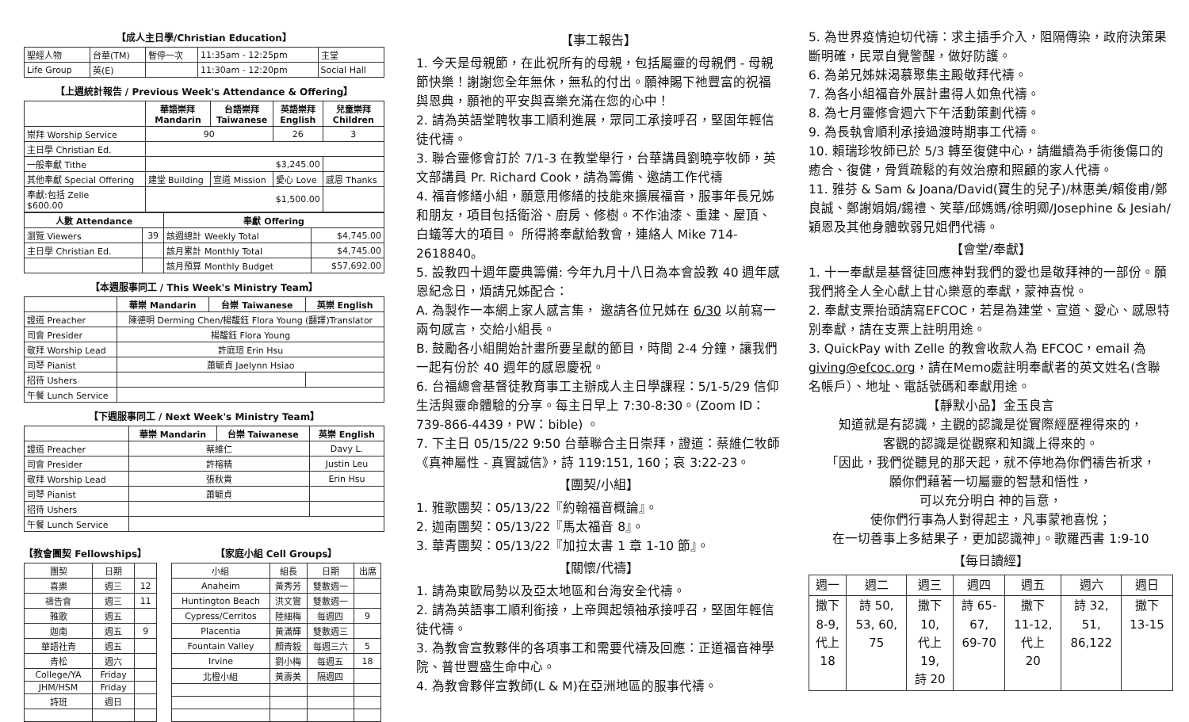【成人主日學/Christian Education】
| 聖經人物 | 台華(TM) | 暫停一次 | 11:35am - 12:25pm | 主堂 |
| Life Group | 英(E) | | 11:30am - 12:20pm | Social Hall |
【上週統計報告 / Previous Week's Attendance & Offering】
| | 華語崇拜 Mandarin | 台語崇拜 Taiwanese | 英語崇拜 English | 兒童崇拜 Children |
| --- | --- | --- | --- | --- |
| 崇拜 Worship Service | 90 | | 26 | 3 |
| 主日學 Christian Ed. | | | | |
| 一般奉獻 Tithe | $3,245.00 | | | |
| 其他奉獻 Special Offering | 建堂 Building | 宣道 Mission | 愛心 Love | 感恩 Thanks |
| 奉獻:包括 Zelle $600.00 | $1,500.00 | | | |
| 人數 Attendance | | 奉獻 Offering | |
| --- | --- | --- | --- |
| 瀏覽 Viewers | 39 | 該週總計 Weekly Total | $4,745.00 |
| 主日學 Christian Ed. | | 該月累計 Monthly Total | $4,745.00 |
| | | 該月預算 Monthly Budget | $57,692.00 |
【本週服事同工 / This Week's Ministry Team】
| | 華崇 Mandarin | 台崇 Taiwanese | 英崇 English |
| 證道 Preacher | 陳德明 Derming Chen/楊馥鈺 Flora Young (翻譯)Translator | | |
| 司會 Presider | 楊馥鈺 Flora Young | | |
| 敬拜 Worship Lead | 許庭瑄 Erin Hsu | | |
| 司琴 Pianist | 蕭毓貞 Jaelynn Hsiao | | |
| 招待 Ushers | | | |
| 午餐 Lunch Service | | | |
【下週服事同工 / Next Week's Ministry Team】
| | 華崇 Mandarin | 台崇 Taiwanese | 英崇 English |
| 證道 Preacher | 蔡維仁 | | Davy L. |
| 司會 Presider | 許榕精 | | Justin Leu |
| 敬拜 Worship Lead | 張秋貴 | | Erin Hsu |
| 司琴 Pianist | 蕭毓貞 | | |
| 招待 Ushers | | | |
| 午餐 Lunch Service | | | |
【教會團契 Fellowships】
| 團契 | 日期 | |
| 喜樂 | 週三 | 12 |
| 禱告會 | 週三 | 11 |
| 雅歌 | 週五 | |
| 迦南 | 週五 | 9 |
| 華語社青 | 週五 | |
| 青松 | 週六 | |
| College/YA | Friday | |
| JHM/HSM | Friday | |
| 詩班 | 週日 | |
【家庭小組 Cell Groups】
| 小組 | 組長 | 日期 | 出席 |
| Anaheim | 黃秀芳 | 雙數週一 | |
| Huntington Beach | 洪文鸞 | 雙數週一 | |
| Cypress/Cerritos | 陸細梅 | 每週四 | 9 |
| Placentia | 黃滿輝 | 雙數週三 | |
| Fountain Valley | 顏青毅 | 每週三六 | 5 |
| Irvine | 劉小梅 | 每週五 | 18 |
| 北橙小組 | 黃壽美 | 隔週四 | |
【事工報告】
1. 今天是母親節，在此祝所有的母親，包括屬靈的母親們 - 母親節快樂！謝謝您全年無休，無私的付出。願神賜下祂豐富的祝福與恩典，願祂的平安與喜樂充滿在您的心中！
2. 請為英語堂聘牧事工順利進展，眾同工承接呼召，堅固年輕信徒代禱。
3. 聯合靈修會訂於 7/1-3 在教堂舉行，台華講員劉曉亭牧師，英文部講員 Pr. Richard Cook，請為籌備、邀請工作代禱
4. 福音修繕小組，願意用修繕的技能來擴展福音，服事年長兄姊和朋友，項目包括衛浴、廚房、修樹。不作油漆、重建、屋頂、白蟻等大的項目。 所得將奉獻給教會，連絡人 Mike 714-2618840。
5. 設教四十週年慶典籌備: 今年九月十八日為本會設教 40 週年感恩紀念日，煩請兄姊配合：
A. 為製作一本網上家人感言集， 邀請各位兄姊在 6/30 以前寫一兩句感言，交給小組長。
B. 鼓勵各小組開始計畫所要呈獻的節目，時間 2-4 分鐘，讓我們一起有份於 40 週年的感恩慶祝。
6. 台福總會基督徒教育事工主辦成人主日學課程：5/1-5/29 信仰生活與靈命體驗的分享。每主日早上 7:30-8:30。(Zoom ID：739-866-4439，PW：bible) 。
7. 下主日 05/15/22 9:50 台華聯合主日崇拜，證道：蔡維仁牧師《真神屬性 - 真實誠信》，詩 119:151, 160；哀 3:22-23。
【團契/小組】
1. 雅歌團契：05/13/22『約翰福音概論』。
2. 迦南團契：05/13/22『馬太福音 8』。
3. 華青團契：05/13/22『加拉太書 1 章 1-10 節』。
【關懷/代禱】
1. 請為東歐局勢以及亞太地區和台海安全代禱。
2. 請為英語事工順利銜接，上帝興起領袖承接呼召，堅固年輕信徒代禱。
3. 為教會宣教夥伴的各項事工和需要代禱及回應：正道福音神學院、普世豐盛生命中心。
4. 為教會夥伴宣教師(L & M)在亞洲地區的服事代禱。
5. 為世界疫情迫切代禱：求主插手介入，阻隔傳染，政府決策果斷明確，民眾自覺警醒，做好防護。
6. 為弟兄姊妹渴慕聚集主殿敬拜代禱。
7. 為各小組福音外展計畫得人如魚代禱。
8. 為七月靈修會週六下午活動策劃代禱。
9. 為長執會順利承接過渡時期事工代禱。
10. 賴瑞珍牧師已於 5/3 轉至復健中心，請繼續為手術後傷口的癒合、復健，骨質疏鬆的有效治療和照顧的家人代禱。
11. 雅芬 & Sam & Joana/David(寶生的兒子)/林惠美/賴俊甫/鄭良誠、鄭謝娟娟/錫禮、笑華/邱媽媽/徐明卿/Josephine & Jesiah/穎恩及其他身體軟弱兄姐們代禱。
【會堂/奉獻】
1. 十一奉獻是基督徒回應神對我們的愛也是敬拜神的一部份。願我們將全人全心獻上甘心樂意的奉獻，蒙神喜悅。
2. 奉獻支票抬頭請寫EFCOC，若是為建堂、宣道、愛心、感恩特別奉獻，請在支票上註明用途。
3. QuickPay with Zelle 的教會收款人為 EFCOC，email 為 giving@efcoc.org，請在Memo處註明奉獻者的英文姓名(含聯名帳戶）、地址、電話號碼和奉獻用途。
【靜默小品】金玉良言
知道就是有認識，主觀的認識是從實際經歷裡得來的，
客觀的認識是從觀察和知識上得來的。
「因此，我們從聽見的那天起，就不停地為你們禱告祈求，
願你們藉著一切屬靈的智慧和悟性，
可以充分明白 神的旨意，
使你們行事為人對得起主，凡事蒙祂喜悅；
在一切善事上多結果子，更加認識神」。歌羅西書 1:9-10
【每日讀經】
| 週一 | 週二 | 週三 | 週四 | 週五 | 週六 | 週日 |
| 撒下 8-9, 代上 18 | 詩 50, 53, 60, 75 | 撒下 10, 代上 19, 詩 20 | 詩 65- 67, 69-70 | 撒下 11-12, 代上 20 | 詩 32, 51, 86,122 | 撒下 13-15 |